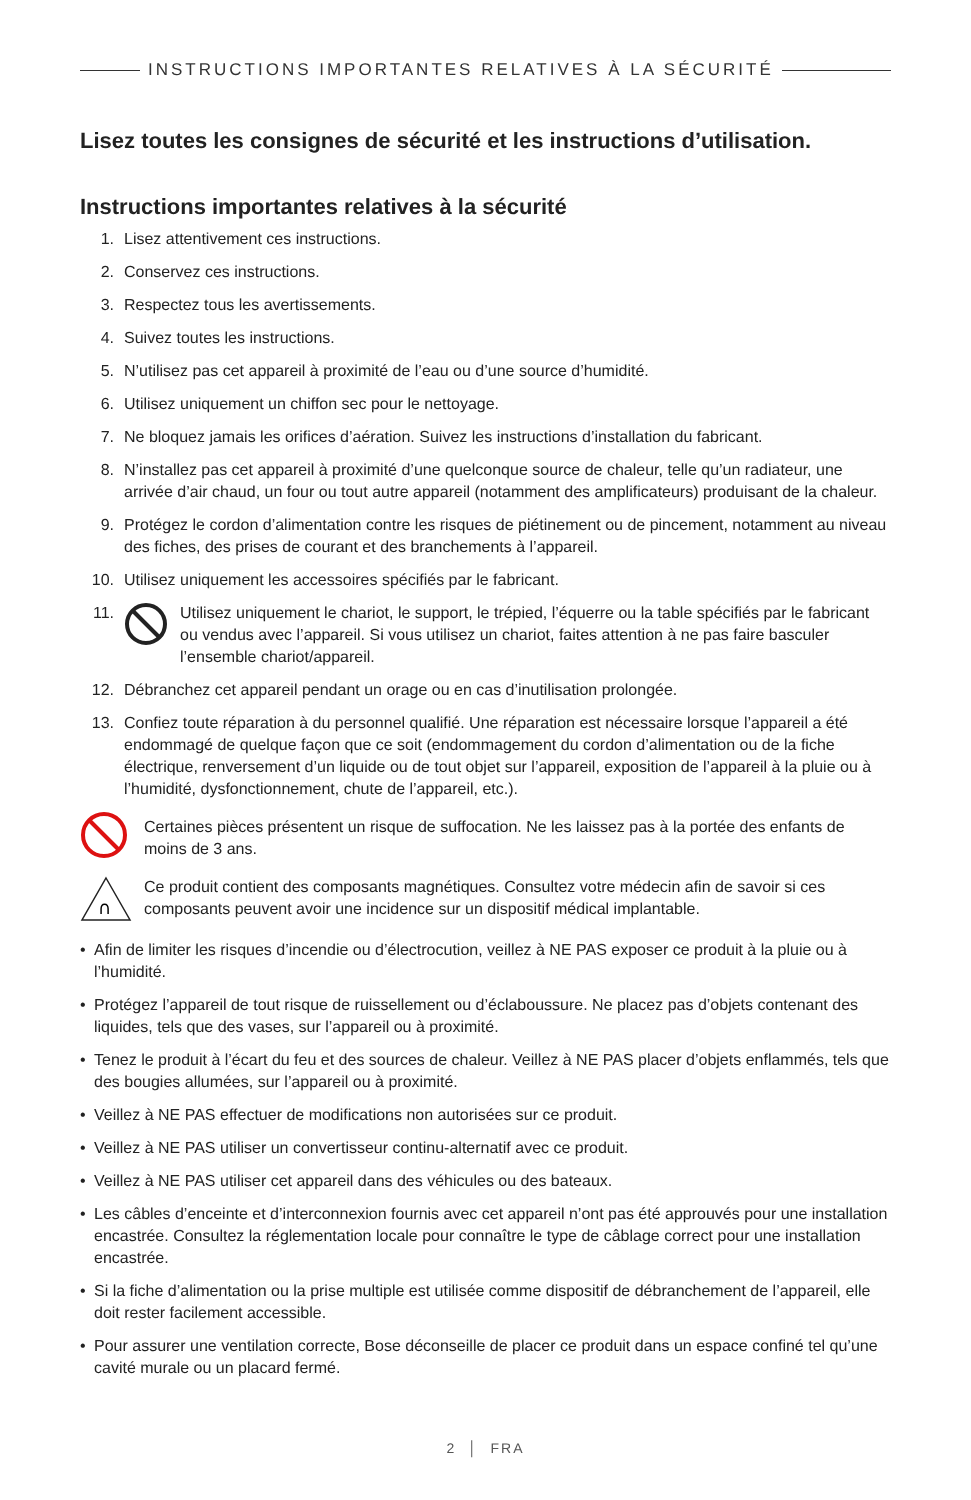INSTRUCTIONS IMPORTANTES RELATIVES À LA SÉCURITÉ
Lisez toutes les consignes de sécurité et les instructions d’utilisation.
Instructions importantes relatives à la sécurité
1. Lisez attentivement ces instructions.
2. Conservez ces instructions.
3. Respectez tous les avertissements.
4. Suivez toutes les instructions.
5. N’utilisez pas cet appareil à proximité de l’eau ou d’une source d’humidité.
6. Utilisez uniquement un chiffon sec pour le nettoyage.
7. Ne bloquez jamais les orifices d’aération. Suivez les instructions d’installation du fabricant.
8. N’installez pas cet appareil à proximité d’une quelconque source de chaleur, telle qu’un radiateur, une arrivée d’air chaud, un four ou tout autre appareil (notamment des amplificateurs) produisant de la chaleur.
9. Protégez le cordon d’alimentation contre les risques de piétinement ou de pincement, notamment au niveau des fiches, des prises de courant et des branchements à l’appareil.
10. Utilisez uniquement les accessoires spécifiés par le fabricant.
11. Utilisez uniquement le chariot, le support, le trépied, l’équerre ou la table spécifiés par le fabricant ou vendus avec l’appareil. Si vous utilisez un chariot, faites attention à ne pas faire basculer l’ensemble chariot/appareil.
12. Débranchez cet appareil pendant un orage ou en cas d’inutilisation prolongée.
13. Confiez toute réparation à du personnel qualifié. Une réparation est nécessaire lorsque l’appareil a été endommagé de quelque façon que ce soit (endommagement du cordon d’alimentation ou de la fiche électrique, renversement d’un liquide ou de tout objet sur l’appareil, exposition de l’appareil à la pluie ou à l’humidité, dysfonctionnement, chute de l’appareil, etc.).
Certaines pièces présentent un risque de suffocation. Ne les laissez pas à la portée des enfants de moins de 3 ans.
∩
Ce produit contient des composants magnétiques. Consultez votre médecin afin de savoir si ces composants peuvent avoir une incidence sur un dispositif médical implantable.
• Afin de limiter les risques d’incendie ou d’électrocution, veillez à NE PAS exposer ce produit à la pluie ou à l’humidité.
• Protégez l’appareil de tout risque de ruissellement ou d’éclaboussure. Ne placez pas d’objets contenant des liquides, tels que des vases, sur l’appareil ou à proximité.
• Tenez le produit à l’écart du feu et des sources de chaleur. Veillez à NE PAS placer d’objets enflammés, tels que des bougies allumées, sur l’appareil ou à proximité.
• Veillez à NE PAS effectuer de modifications non autorisées sur ce produit.
• Veillez à NE PAS utiliser un convertisseur continu-alternatif avec ce produit.
• Veillez à NE PAS utiliser cet appareil dans des véhicules ou des bateaux.
• Les câbles d’enceinte et d’interconnexion fournis avec cet appareil n’ont pas été approuvés pour une installation encastrée. Consultez la réglementation locale pour connaître le type de câblage correct pour une installation encastrée.
• Si la fiche d’alimentation ou la prise multiple est utilisée comme dispositif de débranchement de l’appareil, elle doit rester facilement accessible.
• Pour assurer une ventilation correcte, Bose déconseille de placer ce produit dans un espace confiné tel qu’une cavité murale ou un placard fermé.
2 │ FRA